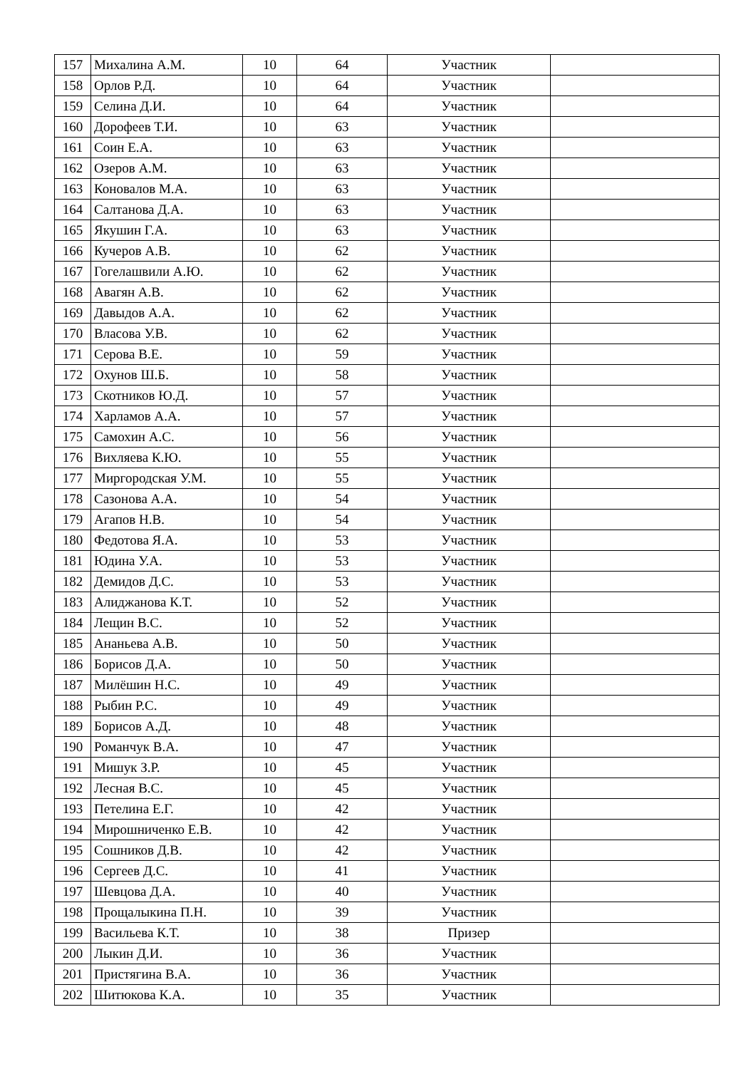| 157 | Михалина А.М. | 10 | 64 | Участник | |
| 158 | Орлов Р.Д. | 10 | 64 | Участник | |
| 159 | Селина Д.И. | 10 | 64 | Участник | |
| 160 | Дорофеев Т.И. | 10 | 63 | Участник | |
| 161 | Соин Е.А. | 10 | 63 | Участник | |
| 162 | Озеров А.М. | 10 | 63 | Участник | |
| 163 | Коновалов М.А. | 10 | 63 | Участник | |
| 164 | Салтанова Д.А. | 10 | 63 | Участник | |
| 165 | Якушин Г.А. | 10 | 63 | Участник | |
| 166 | Кучеров А.В. | 10 | 62 | Участник | |
| 167 | Гогелашвили А.Ю. | 10 | 62 | Участник | |
| 168 | Авагян А.В. | 10 | 62 | Участник | |
| 169 | Давыдов А.А. | 10 | 62 | Участник | |
| 170 | Власова У.В. | 10 | 62 | Участник | |
| 171 | Серова В.Е. | 10 | 59 | Участник | |
| 172 | Охунов Ш.Б. | 10 | 58 | Участник | |
| 173 | Скотников Ю.Д. | 10 | 57 | Участник | |
| 174 | Харламов А.А. | 10 | 57 | Участник | |
| 175 | Самохин А.С. | 10 | 56 | Участник | |
| 176 | Вихляева К.Ю. | 10 | 55 | Участник | |
| 177 | Миргородская У.М. | 10 | 55 | Участник | |
| 178 | Сазонова А.А. | 10 | 54 | Участник | |
| 179 | Агапов Н.В. | 10 | 54 | Участник | |
| 180 | Федотова Я.А. | 10 | 53 | Участник | |
| 181 | Юдина У.А. | 10 | 53 | Участник | |
| 182 | Демидов Д.С. | 10 | 53 | Участник | |
| 183 | Алиджанова К.Т. | 10 | 52 | Участник | |
| 184 | Лещин В.С. | 10 | 52 | Участник | |
| 185 | Ананьева А.В. | 10 | 50 | Участник | |
| 186 | Борисов Д.А. | 10 | 50 | Участник | |
| 187 | Милёшин Н.С. | 10 | 49 | Участник | |
| 188 | Рыбин Р.С. | 10 | 49 | Участник | |
| 189 | Борисов А.Д. | 10 | 48 | Участник | |
| 190 | Романчук В.А. | 10 | 47 | Участник | |
| 191 | Мишук З.Р. | 10 | 45 | Участник | |
| 192 | Лесная В.С. | 10 | 45 | Участник | |
| 193 | Петелина Е.Г. | 10 | 42 | Участник | |
| 194 | Мирошниченко Е.В. | 10 | 42 | Участник | |
| 195 | Сошников Д.В. | 10 | 42 | Участник | |
| 196 | Сергеев Д.С. | 10 | 41 | Участник | |
| 197 | Шевцова Д.А. | 10 | 40 | Участник | |
| 198 | Прощалыкина П.Н. | 10 | 39 | Участник | |
| 199 | Васильева К.Т. | 10 | 38 | Призер | |
| 200 | Лыкин Д.И. | 10 | 36 | Участник | |
| 201 | Пристягина В.А. | 10 | 36 | Участник | |
| 202 | Шитюкова К.А. | 10 | 35 | Участник | |